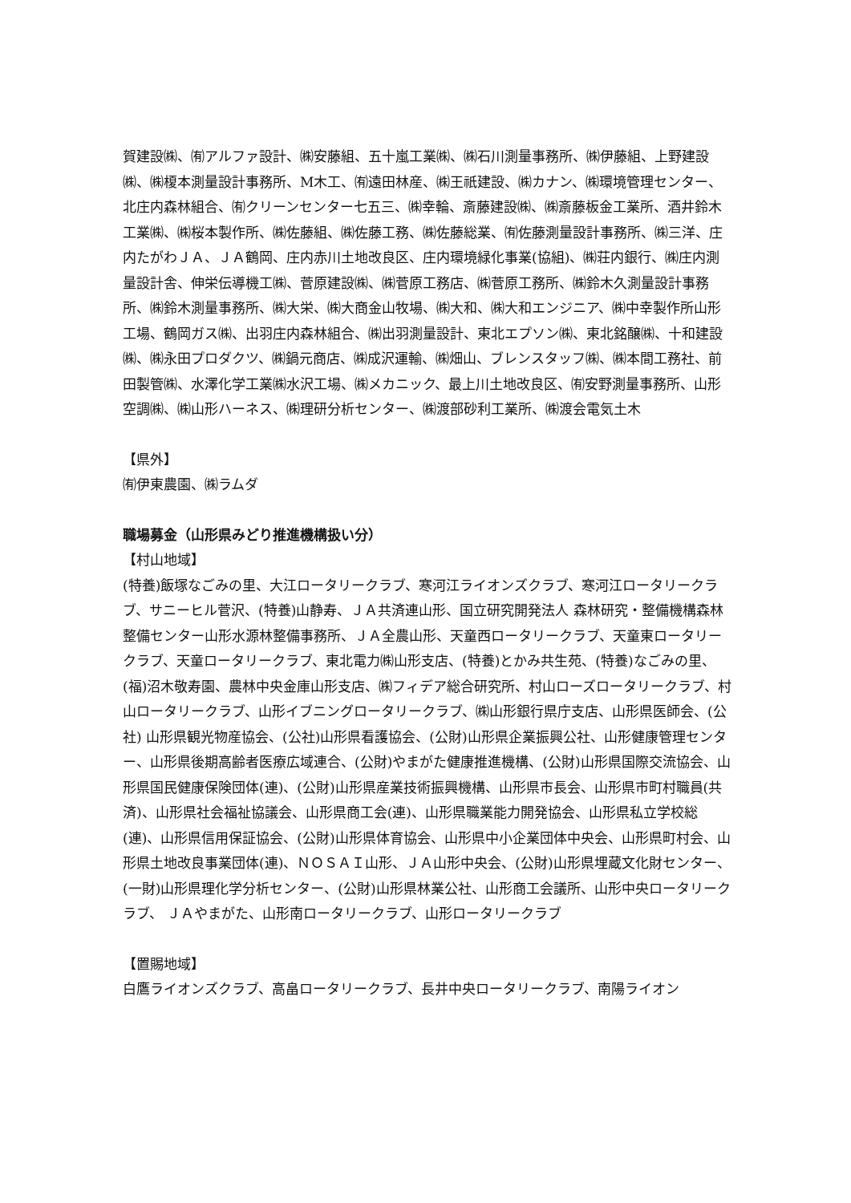賀建設㈱、㈲アルファ設計、㈱安藤組、五十嵐工業㈱、㈱石川測量事務所、㈱伊藤組、上野建設㈱、㈱榎本測量設計事務所、M木工、㈲遠田林産、㈱王祇建設、㈱カナン、㈱環境管理センター、北庄内森林組合、㈲クリーンセンター七五三、㈱幸輪、斎藤建設㈱、㈱斎藤板金工業所、酒井鈴木工業㈱、㈱桜本製作所、㈱佐藤組、㈱佐藤工務、㈱佐藤総業、㈲佐藤測量設計事務所、㈱三洋、庄内たがわＪＡ、ＪＡ鶴岡、庄内赤川土地改良区、庄内環境緑化事業(協組)、㈱荘内銀行、㈱庄内測量設計舎、伸栄伝導機工㈱、菅原建設㈱、㈱菅原工務店、㈱菅原工務所、㈱鈴木久測量設計事務所、㈱鈴木測量事務所、㈱大栄、㈱大商金山牧場、㈱大和、㈱大和エンジニア、㈱中幸製作所山形工場、鶴岡ガス㈱、出羽庄内森林組合、㈱出羽測量設計、東北エプソン㈱、東北銘醸㈱、十和建設㈱、㈱永田プロダクツ、㈱鍋元商店、㈱成沢運輸、㈱畑山、ブレンスタッフ㈱、㈱本間工務社、前田製管㈱、水澤化学工業㈱水沢工場、㈱メカニック、最上川土地改良区、㈲安野測量事務所、山形空調㈱、㈱山形ハーネス、㈱理研分析センター、㈱渡部砂利工業所、㈱渡会電気土木
【県外】
㈲伊東農園、㈱ラムダ
職場募金（山形県みどり推進機構扱い分）
【村山地域】
(特養)飯塚なごみの里、大江ロータリークラブ、寒河江ライオンズクラブ、寒河江ロータリークラブ、サニーヒル菅沢、(特養)山静寿、ＪＡ共済連山形、国立研究開発法人 森林研究・整備機構森林整備センター山形水源林整備事務所、ＪＡ全農山形、天童西ロータリークラブ、天童東ロータリークラブ、天童ロータリークラブ、東北電力㈱山形支店、(特養)とかみ共生苑、(特養)なごみの里、(福)沼木敬寿園、農林中央金庫山形支店、㈱フィデア総合研究所、村山ローズロータリークラブ、村山ロータリークラブ、山形イブニングロータリークラブ、㈱山形銀行県庁支店、山形県医師会、(公社) 山形県観光物産協会、(公社)山形県看護協会、(公財)山形県企業振興公社、山形健康管理センター、山形県後期高齢者医療広域連合、(公財)やまがた健康推進機構、(公財)山形県国際交流協会、山形県国民健康保険団体(連)、(公財)山形県産業技術振興機構、山形県市長会、山形県市町村職員(共済)、山形県社会福祉協議会、山形県商工会(連)、山形県職業能力開発協会、山形県私立学校総(連)、山形県信用保証協会、(公財)山形県体育協会、山形県中小企業団体中央会、山形県町村会、山形県土地改良事業団体(連)、ＮＯＳＡＩ山形、ＪＡ山形中央会、(公財)山形県埋蔵文化財センター、(一財)山形県理化学分析センター、(公財)山形県林業公社、山形商工会議所、山形中央ロータリークラブ、 ＪＡやまがた、山形南ロータリークラブ、山形ロータリークラブ
【置賜地域】
白鷹ライオンズクラブ、高畠ロータリークラブ、長井中央ロータリークラブ、南陽ライオン